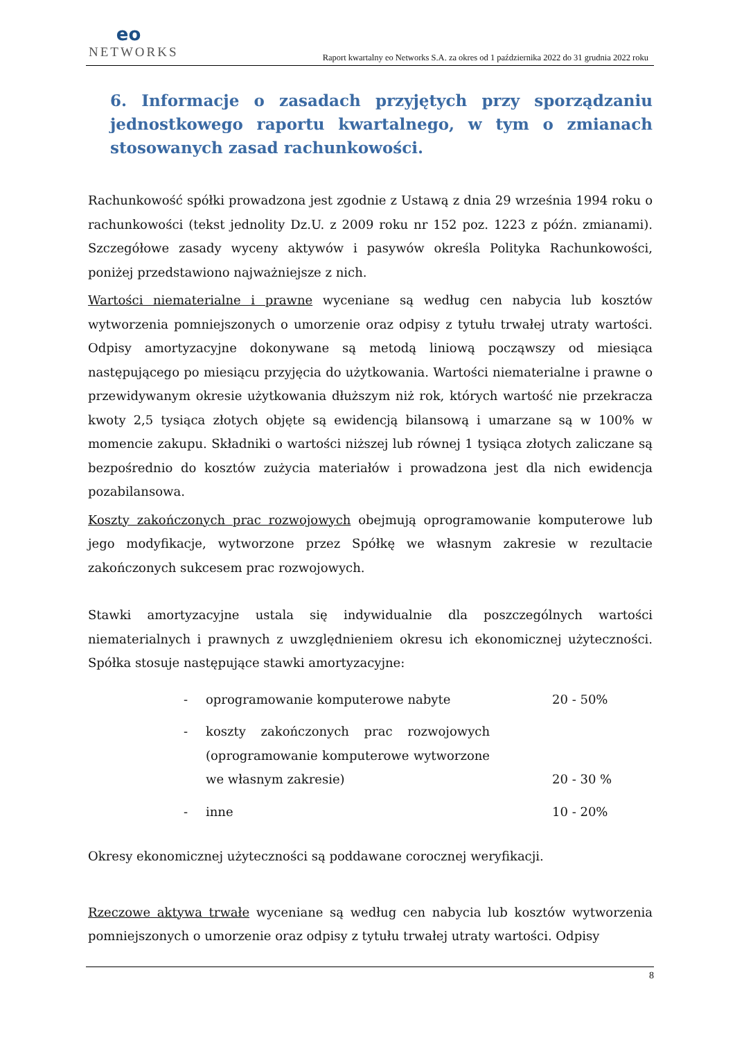eo
NETWORKS
Raport kwartalny eo Networks S.A. za okres od 1 października 2022 do 31 grudnia 2022 roku
6. Informacje o zasadach przyjętych przy sporządzaniu jednostkowego raportu kwartalnego, w tym o zmianach stosowanych zasad rachunkowości.
Rachunkowość spółki prowadzona jest zgodnie z Ustawą z dnia 29 września 1994 roku o rachunkowości (tekst jednolity Dz.U. z 2009 roku nr 152 poz. 1223 z późn. zmianami). Szczegółowe zasady wyceny aktywów i pasywów określa Polityka Rachunkowości, poniżej przedstawiono najważniejsze z nich.
Wartości niematerialne i prawne wyceniane są według cen nabycia lub kosztów wytworzenia pomniejszonych o umorzenie oraz odpisy z tytułu trwałej utraty wartości. Odpisy amortyzacyjne dokonywane są metodą liniową począwszy od miesiąca następującego po miesiącu przyjęcia do użytkowania. Wartości niematerialne i prawne o przewidywanym okresie użytkowania dłuższym niż rok, których wartość nie przekracza kwoty 2,5 tysiąca złotych objęte są ewidencją bilansową i umarzane są w 100% w momencie zakupu. Składniki o wartości niższej lub równej 1 tysiąca złotych zaliczane są bezpośrednio do kosztów zużycia materiałów i prowadzona jest dla nich ewidencja pozabilansowa.
Koszty zakończonych prac rozwojowych obejmują oprogramowanie komputerowe lub jego modyfikacje, wytworzone przez Spółkę we własnym zakresie w rezultacie zakończonych sukcesem prac rozwojowych.
Stawki amortyzacyjne ustala się indywidualnie dla poszczególnych wartości niematerialnych i prawnych z uwzględnieniem okresu ich ekonomicznej użyteczności. Spółka stosuje następujące stawki amortyzacyjne:
- oprogramowanie komputerowe nabyte 20 - 50%
- koszty zakończonych prac rozwojowych (oprogramowanie komputerowe wytworzone we własnym zakresie) 20 - 30 %
- inne 10 - 20%
Okresy ekonomicznej użyteczności są poddawane corocznej weryfikacji.
Rzeczowe aktywa trwałe wyceniane są według cen nabycia lub kosztów wytworzenia pomniejszonych o umorzenie oraz odpisy z tytułu trwałej utraty wartości. Odpisy
8